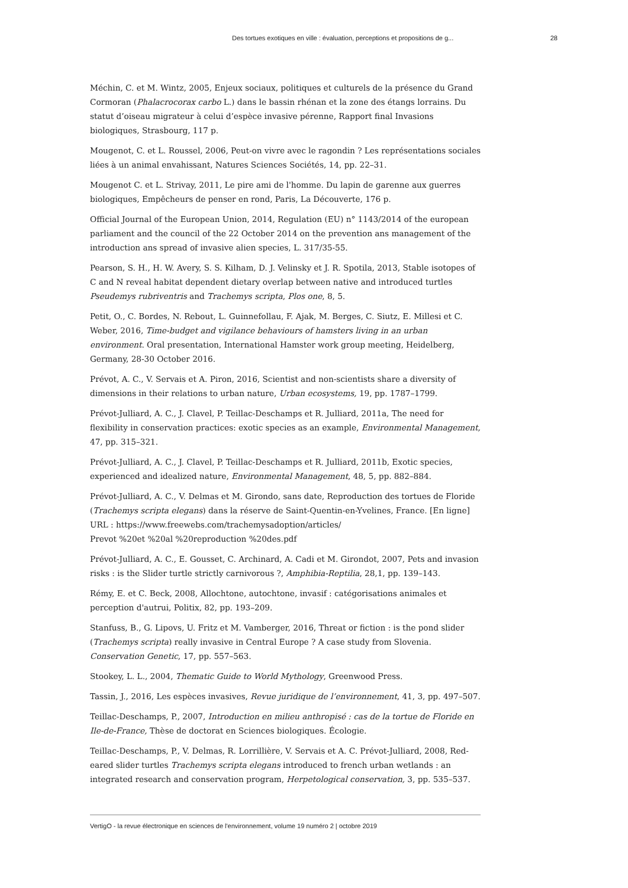Des tortues exotiques en ville : évaluation, perceptions et propositions de g... 28
Méchin, C. et M. Wintz, 2005, Enjeux sociaux, politiques et culturels de la présence du Grand Cormoran (Phalacrocorax carbo L.) dans le bassin rhénan et la zone des étangs lorrains. Du statut d’oiseau migrateur à celui d’espèce invasive pérenne, Rapport final Invasions biologiques, Strasbourg, 117 p.
Mougenot, C. et L. Roussel, 2006, Peut-on vivre avec le ragondin ? Les représentations sociales liées à un animal envahissant, Natures Sciences Sociétés, 14, pp. 22–31.
Mougenot C. et L. Strivay, 2011, Le pire ami de l'homme. Du lapin de garenne aux guerres biologiques, Empêcheurs de penser en rond, Paris, La Découverte, 176 p.
Official Journal of the European Union, 2014, Regulation (EU) n° 1143/2014 of the european parliament and the council of the 22 October 2014 on the prevention ans management of the introduction ans spread of invasive alien species, L. 317/35-55.
Pearson, S. H., H. W. Avery, S. S. Kilham, D. J. Velinsky et J. R. Spotila, 2013, Stable isotopes of C and N reveal habitat dependent dietary overlap between native and introduced turtles Pseudemys rubriventris and Trachemys scripta, Plos one, 8, 5.
Petit, O., C. Bordes, N. Rebout, L. Guinnefollau, F. Ajak, M. Berges, C. Siutz, E. Millesi et C. Weber, 2016, Time-budget and vigilance behaviours of hamsters living in an urban environment. Oral presentation, International Hamster work group meeting, Heidelberg, Germany, 28-30 October 2016.
Prévot, A. C., V. Servais et A. Piron, 2016, Scientist and non-scientists share a diversity of dimensions in their relations to urban nature, Urban ecosystems, 19, pp. 1787–1799.
Prévot-Julliard, A. C., J. Clavel, P. Teillac-Deschamps et R. Julliard, 2011a, The need for flexibility in conservation practices: exotic species as an example, Environmental Management, 47, pp. 315–321.
Prévot-Julliard, A. C., J. Clavel, P. Teillac-Deschamps et R. Julliard, 2011b, Exotic species, experienced and idealized nature, Environmental Management, 48, 5, pp. 882–884.
Prévot-Julliard, A. C., V. Delmas et M. Girondo, sans date, Reproduction des tortues de Floride (Trachemys scripta elegans) dans la réserve de Saint-Quentin-en-Yvelines, France. [En ligne] URL : https://www.freewebs.com/trachemysadoption/articles/
Prevot %20et %20al %20reproduction %20des.pdf
Prévot-Julliard, A. C., E. Gousset, C. Archinard, A. Cadi et M. Girondot, 2007, Pets and invasion risks : is the Slider turtle strictly carnivorous ?, Amphibia-Reptilia, 28,1, pp. 139–143.
Rémy, E. et C. Beck, 2008, Allochtone, autochtone, invasif : catégorisations animales et perception d'autrui, Politix, 82, pp. 193–209.
Stanfuss, B., G. Lipovs, U. Fritz et M. Vamberger, 2016, Threat or fiction : is the pond slider (Trachemys scripta) really invasive in Central Europe ? A case study from Slovenia. Conservation Genetic, 17, pp. 557–563.
Stookey, L. L., 2004, Thematic Guide to World Mythology, Greenwood Press.
Tassin, J., 2016, Les espèces invasives, Revue juridique de l’environnement, 41, 3, pp. 497–507.
Teillac-Deschamps, P., 2007, Introduction en milieu anthropisé : cas de la tortue de Floride en Ile-de-France, Thèse de doctorat en Sciences biologiques. Écologie.
Teillac-Deschamps, P., V. Delmas, R. Lorrillière, V. Servais et A. C. Prévot-Julliard, 2008, Red-eared slider turtles Trachemys scripta elegans introduced to french urban wetlands : an integrated research and conservation program, Herpetological conservation, 3, pp. 535–537.
VertigO - la revue électronique en sciences de l'environnement, volume 19 numéro 2 | octobre 2019